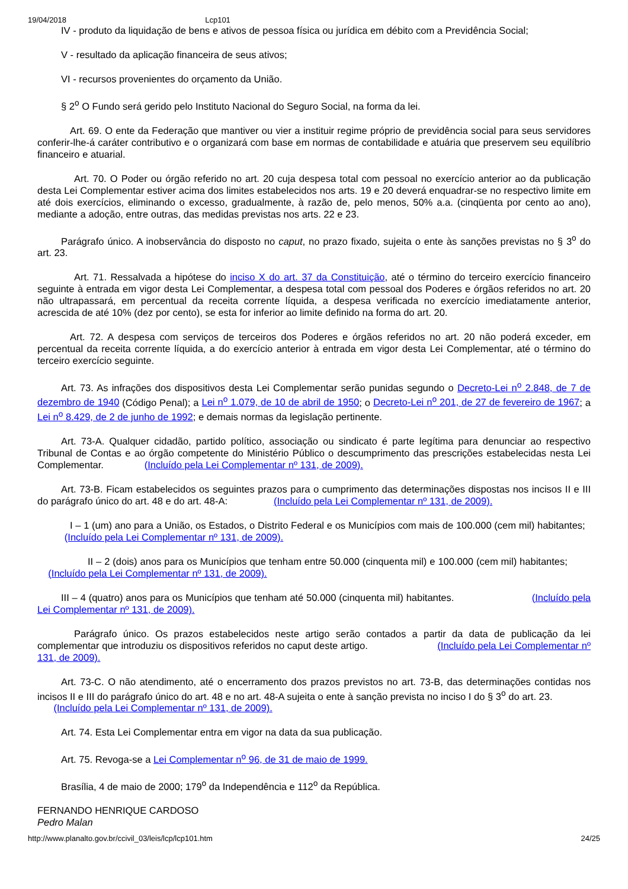19/04/2018 Lcp101
IV - produto da liquidação de bens e ativos de pessoa física ou jurídica em débito com a Previdência Social;
V - resultado da aplicação financeira de seus ativos;
VI - recursos provenientes do orçamento da União.
§ 2<sup>o</sup> O Fundo será gerido pelo Instituto Nacional do Seguro Social, na forma da lei.
Art. 69. O ente da Federação que mantiver ou vier a instituir regime próprio de previdência social para seus servidores conferir-lhe-á caráter contributivo e o organizará com base em normas de contabilidade e atuária que preservem seu equilíbrio financeiro e atuarial.
Art. 70. O Poder ou órgão referido no art. 20 cuja despesa total com pessoal no exercício anterior ao da publicação desta Lei Complementar estiver acima dos limites estabelecidos nos arts. 19 e 20 deverá enquadrar-se no respectivo limite em até dois exercícios, eliminando o excesso, gradualmente, à razão de, pelo menos, 50% a.a. (cinqüenta por cento ao ano), mediante a adoção, entre outras, das medidas previstas nos arts. 22 e 23.
Parágrafo único. A inobservância do disposto no caput, no prazo fixado, sujeita o ente às sanções previstas no § 3<sup>o</sup> do art. 23.
Art. 71. Ressalvada a hipótese do inciso X do art. 37 da Constituição, até o término do terceiro exercício financeiro seguinte à entrada em vigor desta Lei Complementar, a despesa total com pessoal dos Poderes e órgãos referidos no art. 20 não ultrapassará, em percentual da receita corrente líquida, a despesa verificada no exercício imediatamente anterior, acrescida de até 10% (dez por cento), se esta for inferior ao limite definido na forma do art. 20.
Art. 72. A despesa com serviços de terceiros dos Poderes e órgãos referidos no art. 20 não poderá exceder, em percentual da receita corrente líquida, a do exercício anterior à entrada em vigor desta Lei Complementar, até o término do terceiro exercício seguinte.
Art. 73. As infrações dos dispositivos desta Lei Complementar serão punidas segundo o Decreto-Lei n<sup>o</sup> 2.848, de 7 de dezembro de 1940 (Código Penal); a Lei n<sup>o</sup> 1.079, de 10 de abril de 1950; o Decreto-Lei n<sup>o</sup> 201, de 27 de fevereiro de 1967; a Lei n<sup>o</sup> 8.429, de 2 de junho de 1992; e demais normas da legislação pertinente.
Art. 73-A. Qualquer cidadão, partido político, associação ou sindicato é parte legítima para denunciar ao respectivo Tribunal de Contas e ao órgão competente do Ministério Público o descumprimento das prescrições estabelecidas nesta Lei Complementar. (Incluído pela Lei Complementar nº 131, de 2009).
Art. 73-B. Ficam estabelecidos os seguintes prazos para o cumprimento das determinações dispostas nos incisos II e III do parágrafo único do art. 48 e do art. 48-A: (Incluído pela Lei Complementar nº 131, de 2009).
I – 1 (um) ano para a União, os Estados, o Distrito Federal e os Municípios com mais de 100.000 (cem mil) habitantes; (Incluído pela Lei Complementar nº 131, de 2009).
II – 2 (dois) anos para os Municípios que tenham entre 50.000 (cinquenta mil) e 100.000 (cem mil) habitantes; (Incluído pela Lei Complementar nº 131, de 2009).
III – 4 (quatro) anos para os Municípios que tenham até 50.000 (cinquenta mil) habitantes. (Incluído pela Lei Complementar nº 131, de 2009).
Parágrafo único. Os prazos estabelecidos neste artigo serão contados a partir da data de publicação da lei complementar que introduziu os dispositivos referidos no caput deste artigo. (Incluído pela Lei Complementar nº 131, de 2009).
Art. 73-C. O não atendimento, até o encerramento dos prazos previstos no art. 73-B, das determinações contidas nos incisos II e III do parágrafo único do art. 48 e no art. 48-A sujeita o ente à sanção prevista no inciso I do § 3<sup>o</sup> do art. 23. (Incluído pela Lei Complementar nº 131, de 2009).
Art. 74. Esta Lei Complementar entra em vigor na data da sua publicação.
Art. 75. Revoga-se a Lei Complementar n<sup>o</sup> 96, de 31 de maio de 1999.
Brasília, 4 de maio de 2000; 179<sup>o</sup> da Independência e 112<sup>o</sup> da República.
FERNANDO HENRIQUE CARDOSO
Pedro Malan
http://www.planalto.gov.br/ccivil_03/leis/lcp/lcp101.htm 24/25